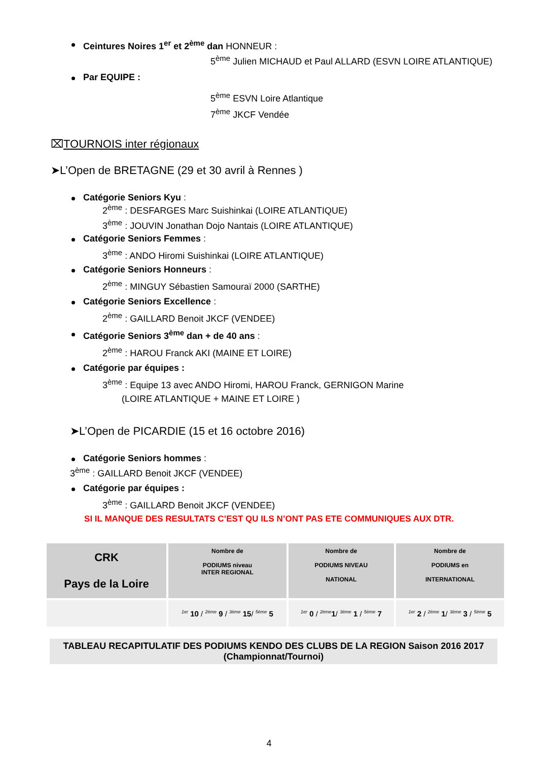Ceintures Noires 1<sup>er</sup> et 2<sup>ème</sup> dan HONNEUR :
5<sup>ème</sup> Julien MICHAUD et Paul ALLARD (ESVN LOIRE ATLANTIQUE)
Par EQUIPE :
5<sup>ème</sup> ESVN Loire Atlantique
7<sup>ème</sup> JKCF Vendée
⌧TOURNOIS inter régionaux
➤L’Open de BRETAGNE (29 et 30 avril à Rennes )
Catégorie Seniors Kyu :
2<sup>ème</sup> : DESFARGES Marc Suishinkai (LOIRE ATLANTIQUE)
3<sup>ème</sup> : JOUVIN Jonathan Dojo Nantais (LOIRE ATLANTIQUE)
Catégorie Seniors Femmes :
3<sup>ème</sup> : ANDO Hiromi Suishinkai (LOIRE ATLANTIQUE)
Catégorie Seniors Honneurs :
2<sup>ème</sup> : MINGUY Sébastien Samouraï 2000 (SARTHE)
Catégorie Seniors Excellence :
2<sup>ème</sup> : GAILLARD Benoit JKCF (VENDEE)
Catégorie Seniors 3<sup>ème</sup> dan + de 40 ans :
2<sup>ème</sup> : HAROU Franck AKI (MAINE ET LOIRE)
Catégorie par équipes :
3<sup>ème</sup> : Equipe 13 avec ANDO Hiromi, HAROU Franck, GERNIGON Marine
(LOIRE ATLANTIQUE + MAINE ET LOIRE )
➤L’Open de PICARDIE (15 et 16 octobre 2016)
Catégorie Seniors hommes :
3<sup>ème</sup> : GAILLARD Benoit JKCF (VENDEE)
Catégorie par équipes :
3<sup>ème</sup> : GAILLARD Benoit JKCF (VENDEE)
SI IL MANQUE DES RESULTATS C’EST QU ILS N’ONT PAS ETE COMMUNIQUES AUX DTR.
| CRK Pays de la Loire | Nombre de PODIUMS niveau INTER REGIONAL | Nombre de PODIUMS NIVEAU NATIONAL | Nombre de PODIUMS en INTERNATIONAL |
| | 1er 10 / 2ème 9 / 3ème 15 / 5ème 5 | 1er 0 / 2ème 1 / 3ème 1 / 5ème 7 | 1er 2 / 2ème 1 / 3ème 3 / 5ème 5 |
TABLEAU RECAPITULATIF DES PODIUMS KENDO DES CLUBS DE LA REGION Saison 2016 2017
(Championnat/Tournoi)
4